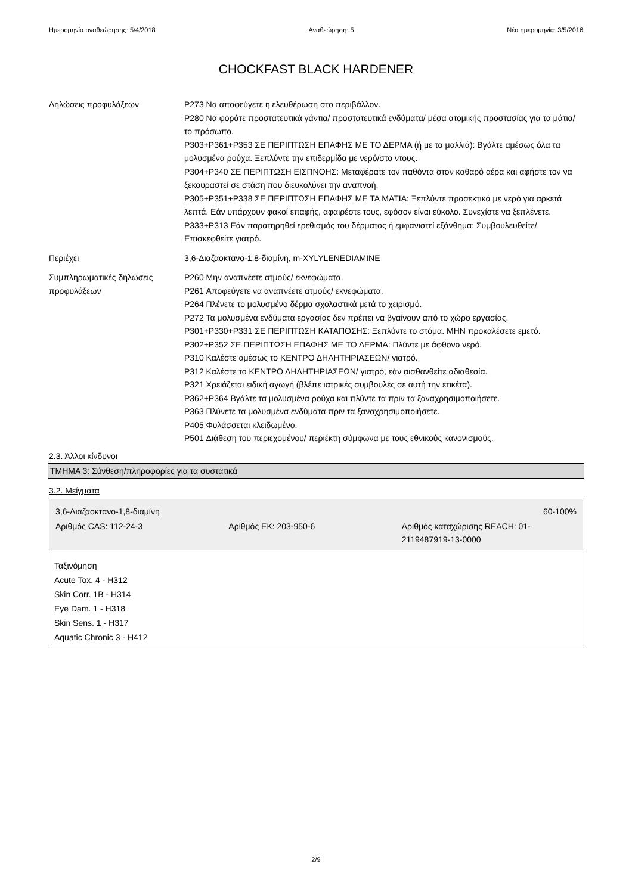Ημερομηνία αναθεώρησης: 5/4/2018 Αναθεώρηση: 5 Νέα ημερομηνία: 3/5/2016
CHOCKFAST BLACK HARDENER
Δηλώσεις προφυλάξεων P273 Να αποφεύγετε η ελευθέρωση στο περιβάλλον.
P280 Να φοράτε προστατευτικά γάντια/ προστατευτικά ενδύματα/ μέσα ατομικής προστασίας για τα μάτια/ το πρόσωπο.
P303+P361+P353 ΣΕ ΠΕΡΙΠΤΩΣΗ ΕΠΑΦΗΣ ΜΕ ΤΟ ΔΕΡΜΑ (ή με τα μαλλιά): Βγάλτε αμέσως όλα τα μολυσμένα ρούχα. Ξεπλύντε την επιδερμίδα με νερό/στο ντους.
P304+P340 ΣΕ ΠΕΡΙΠΤΩΣΗ ΕΙΣΠΝΟΗΣ: Μεταφέρατε τον παθόντα στον καθαρό αέρα και αφήστε τον να ξεκουραστεί σε στάση που διευκολύνει την αναπνοή.
P305+P351+P338 ΣΕ ΠΕΡΙΠΤΩΣΗ ΕΠΑΦΗΣ ΜΕ ΤΑ ΜΑΤΙΑ: Ξεπλύντε προσεκτικά με νερό για αρκετά λεπτά. Εάν υπάρχουν φακοί επαφής, αφαιρέστε τους, εφόσον είναι εύκολο. Συνεχίστε να ξεπλένετε.
P333+P313 Εάν παρατηρηθεί ερεθισμός του δέρματος ή εμφανιστεί εξάνθημα: Συμβουλευθείτε/ Επισκεφθείτε γιατρό.
Περιέχει 3,6-Διαζαοκτανο-1,8-διαμίνη, m-XYLYLENEDIAMINE
Συμπληρωματικές δηλώσεις προφυλάξεων
P260 Μην αναπνέετε ατμούς/ εκνεφώματα.
P261 Αποφεύγετε να αναπνέετε ατμούς/ εκνεφώματα.
P264 Πλένετε το μολυσμένο δέρμα σχολαστικά μετά το χειρισμό.
P272 Τα μολυσμένα ενδύματα εργασίας δεν πρέπει να βγαίνουν από το χώρο εργασίας.
P301+P330+P331 ΣΕ ΠΕΡΙΠΤΩΣΗ ΚΑΤΑΠΟΣΗΣ: Ξεπλύντε το στόμα. ΜΗΝ προκαλέσετε εμετό.
P302+P352 ΣΕ ΠΕΡΙΠΤΩΣΗ ΕΠΑΦΗΣ ΜΕ ΤΟ ΔΕΡΜΑ: Πλύντε με άφθονο νερό.
P310 Καλέστε αμέσως το ΚΕΝΤΡΟ ΔΗΛΗΤΗΡΙΑΣΕΩΝ/ γιατρό.
P312 Καλέστε το ΚΕΝΤΡΟ ΔΗΛΗΤΗΡΙΑΣΕΩΝ/ γιατρό, εάν αισθανθείτε αδιαθεσία.
P321 Χρειάζεται ειδική αγωγή (βλέπε ιατρικές συμβουλές σε αυτή την ετικέτα).
P362+P364 Βγάλτε τα μολυσμένα ρούχα και πλύντε τα πριν τα ξαναχρησιμοποιήσετε.
P363 Πλύνετε τα μολυσμένα ενδύματα πριν τα ξαναχρησιμοποιήσετε.
P405 Φυλάσσεται κλειδωμένο.
P501 Διάθεση του περιεχομένου/ περιέκτη σύμφωνα με τους εθνικούς κανονισμούς.
2.3. Άλλοι κίνδυνοι
ΤΜΗΜΑ 3: Σύνθεση/πληροφορίες για τα συστατικά
3.2. Μείγματα
3,6-Διαζαοκτανο-1,8-διαμίνη 60-100%
Αριθμός CAS: 112-24-3 Αριθμός ΕΚ: 203-950-6 Αριθμός καταχώρισης REACH: 01-2119487919-13-0000
Ταξινόμηση
Acute Tox. 4 - H312
Skin Corr. 1B - H314
Eye Dam. 1 - H318
Skin Sens. 1 - H317
Aquatic Chronic 3 - H412
2/9